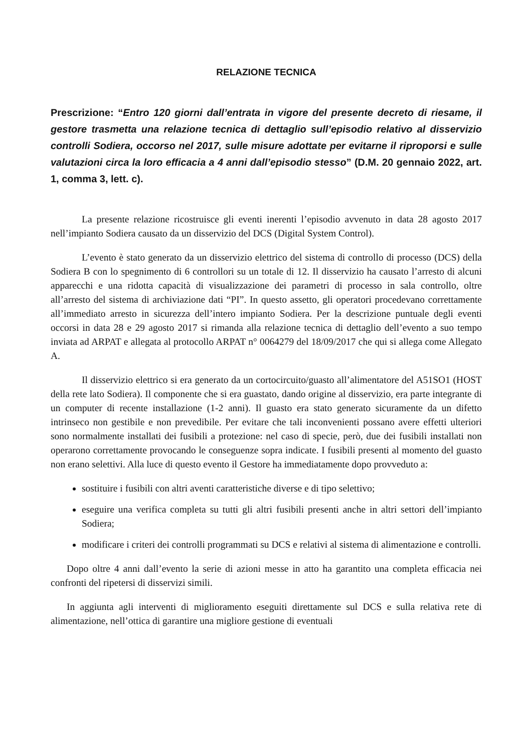RELAZIONE TECNICA
Prescrizione: “Entro 120 giorni dall’entrata in vigore del presente decreto di riesame, il gestore trasmetta una relazione tecnica di dettaglio sull’episodio relativo al disservizio controlli Sodiera, occorso nel 2017, sulle misure adottate per evitarne il riproporsi e sulle valutazioni circa la loro efficacia a 4 anni dall’episodio stesso” (D.M. 20 gennaio 2022, art. 1, comma 3, lett. c).
La presente relazione ricostruisce gli eventi inerenti l’episodio avvenuto in data 28 agosto 2017 nell’impianto Sodiera causato da un disservizio del DCS (Digital System Control).
L’evento è stato generato da un disservizio elettrico del sistema di controllo di processo (DCS) della Sodiera B con lo spegnimento di 6 controllori su un totale di 12. Il disservizio ha causato l’arresto di alcuni apparecchi e una ridotta capacità di visualizzazione dei parametri di processo in sala controllo, oltre all’arresto del sistema di archiviazione dati “PI”. In questo assetto, gli operatori procedevano correttamente all’immediato arresto in sicurezza dell’intero impianto Sodiera. Per la descrizione puntuale degli eventi occorsi in data 28 e 29 agosto 2017 si rimanda alla relazione tecnica di dettaglio dell’evento a suo tempo inviata ad ARPAT e allegata al protocollo ARPAT n° 0064279 del 18/09/2017 che qui si allega come Allegato A.
Il disservizio elettrico si era generato da un cortocircuito/guasto all’alimentatore del A51SO1 (HOST della rete lato Sodiera). Il componente che si era guastato, dando origine al disservizio, era parte integrante di un computer di recente installazione (1-2 anni). Il guasto era stato generato sicuramente da un difetto intrinseco non gestibile e non prevedibile. Per evitare che tali inconvenienti possano avere effetti ulteriori sono normalmente installati dei fusibili a protezione: nel caso di specie, però, due dei fusibili installati non operarono correttamente provocando le conseguenze sopra indicate. I fusibili presenti al momento del guasto non erano selettivi. Alla luce di questo evento il Gestore ha immediatamente dopo provveduto a:
sostituire i fusibili con altri aventi caratteristiche diverse e di tipo selettivo;
eseguire una verifica completa su tutti gli altri fusibili presenti anche in altri settori dell’impianto Sodiera;
modificare i criteri dei controlli programmati su DCS e relativi al sistema di alimentazione e controlli.
Dopo oltre 4 anni dall’evento la serie di azioni messe in atto ha garantito una completa efficacia nei confronti del ripetersi di disservizi simili.
In aggiunta agli interventi di miglioramento eseguiti direttamente sul DCS e sulla relativa rete di alimentazione, nell’ottica di garantire una migliore gestione di eventuali